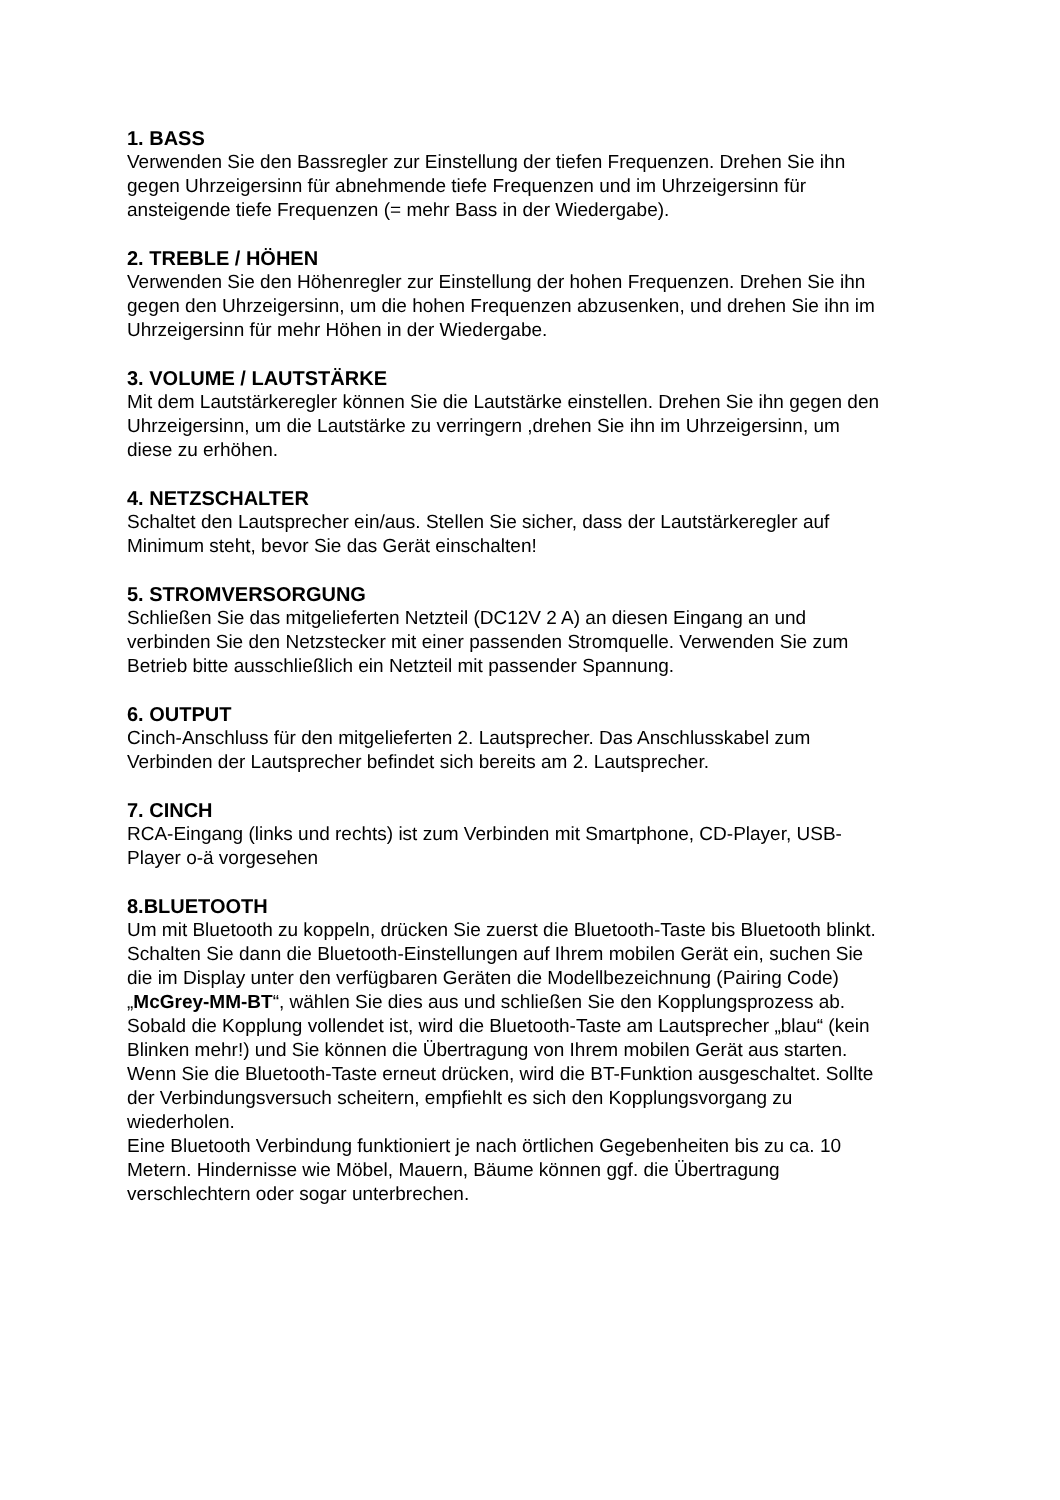1. BASS
Verwenden Sie den Bassregler zur Einstellung der tiefen Frequenzen. Drehen Sie ihn gegen Uhrzeigersinn für abnehmende tiefe Frequenzen und im Uhrzeigersinn für ansteigende tiefe Frequenzen (= mehr Bass in der Wiedergabe).
2. TREBLE / HÖHEN
Verwenden Sie den Höhenregler zur Einstellung der hohen Frequenzen. Drehen Sie ihn gegen den Uhrzeigersinn, um die hohen Frequenzen abzusenken, und drehen Sie ihn im Uhrzeigersinn für mehr Höhen in der Wiedergabe.
3. VOLUME / LAUTSTÄRKE
Mit dem Lautstärkeregler können Sie die Lautstärke einstellen. Drehen Sie ihn gegen den Uhrzeigersinn, um die Lautstärke zu verringern ,drehen Sie ihn im Uhrzeigersinn, um diese zu erhöhen.
4. NETZSCHALTER
Schaltet den Lautsprecher ein/aus. Stellen Sie sicher, dass der Lautstärkeregler auf Minimum steht, bevor Sie das Gerät einschalten!
5. STROMVERSORGUNG
Schließen Sie das mitgelieferten Netzteil (DC12V 2 A) an diesen Eingang an und verbinden Sie den Netzstecker mit einer passenden Stromquelle. Verwenden Sie zum Betrieb bitte ausschließlich ein Netzteil mit passender Spannung.
6. OUTPUT
Cinch-Anschluss für den mitgelieferten 2. Lautsprecher. Das Anschlusskabel zum Verbinden der Lautsprecher befindet sich bereits am 2. Lautsprecher.
7. CINCH
RCA-Eingang (links und rechts) ist zum Verbinden mit Smartphone, CD-Player, USB-Player o-ä vorgesehen
8.BLUETOOTH
Um mit Bluetooth zu koppeln, drücken Sie zuerst die Bluetooth-Taste bis Bluetooth blinkt. Schalten Sie dann die Bluetooth-Einstellungen auf Ihrem mobilen Gerät ein, suchen Sie die im Display unter den verfügbaren Geräten die Modellbezeichnung (Pairing Code) „McGrey-MM-BT“, wählen Sie dies aus und schließen Sie den Kopplungsprozess ab. Sobald die Kopplung vollendet ist, wird die Bluetooth-Taste am Lautsprecher „blau“ (kein Blinken mehr!) und Sie können die Übertragung von Ihrem mobilen Gerät aus starten.
Wenn Sie die Bluetooth-Taste erneut drücken, wird die BT-Funktion ausgeschaltet. Sollte der Verbindungsversuch scheitern, empfiehlt es sich den Kopplungsvorgang zu wiederholen.
Eine Bluetooth Verbindung funktioniert je nach örtlichen Gegebenheiten bis zu ca. 10 Metern. Hindernisse wie Möbel, Mauern, Bäume können ggf. die Übertragung verschlechtern oder sogar unterbrechen.